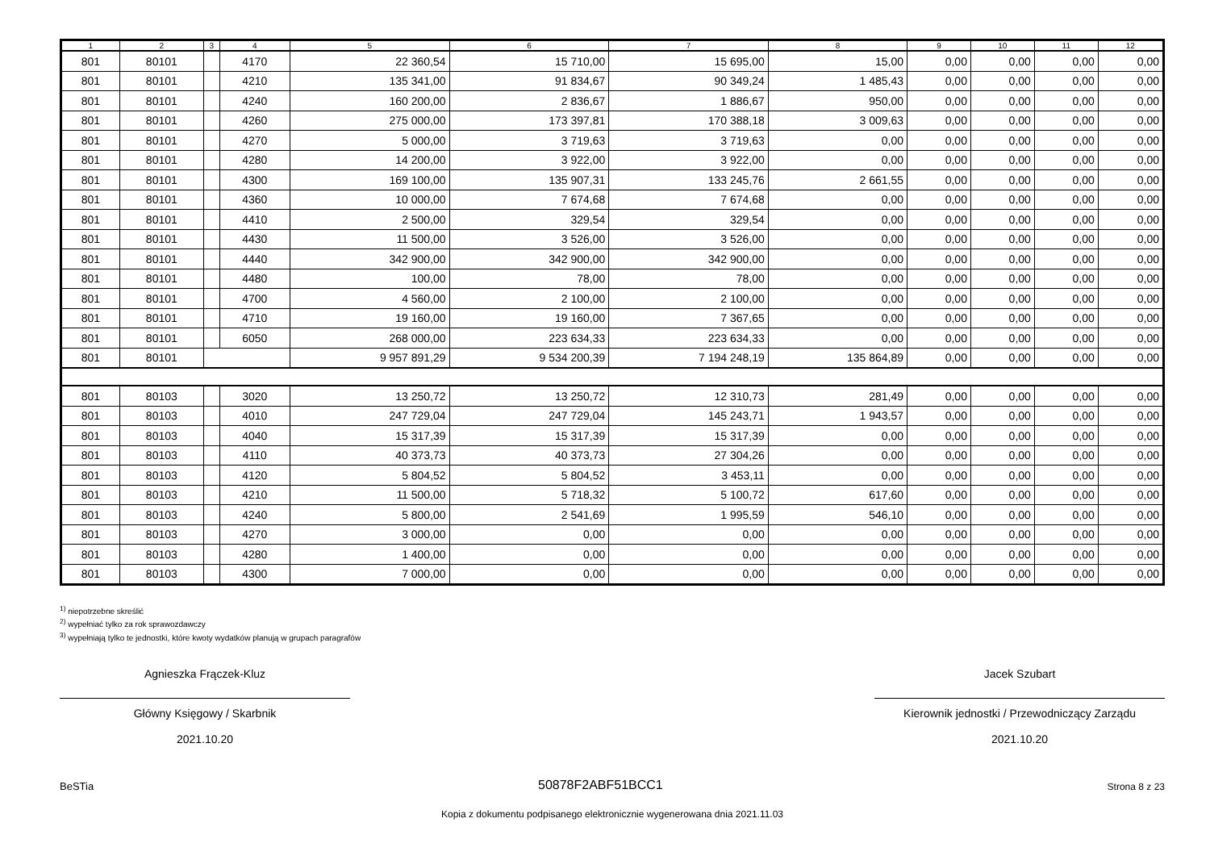| 1 | 2 | 3 | 4 | 5 | 6 | 7 | 8 | 9 | 10 | 11 | 12 |
| --- | --- | --- | --- | --- | --- | --- | --- | --- | --- | --- | --- |
| 801 | 80101 | | 4170 | 22 360,54 | 15 710,00 | 15 695,00 | 15,00 | 0,00 | 0,00 | 0,00 | 0,00 |
| 801 | 80101 | | 4210 | 135 341,00 | 91 834,67 | 90 349,24 | 1 485,43 | 0,00 | 0,00 | 0,00 | 0,00 |
| 801 | 80101 | | 4240 | 160 200,00 | 2 836,67 | 1 886,67 | 950,00 | 0,00 | 0,00 | 0,00 | 0,00 |
| 801 | 80101 | | 4260 | 275 000,00 | 173 397,81 | 170 388,18 | 3 009,63 | 0,00 | 0,00 | 0,00 | 0,00 |
| 801 | 80101 | | 4270 | 5 000,00 | 3 719,63 | 3 719,63 | 0,00 | 0,00 | 0,00 | 0,00 | 0,00 |
| 801 | 80101 | | 4280 | 14 200,00 | 3 922,00 | 3 922,00 | 0,00 | 0,00 | 0,00 | 0,00 | 0,00 |
| 801 | 80101 | | 4300 | 169 100,00 | 135 907,31 | 133 245,76 | 2 661,55 | 0,00 | 0,00 | 0,00 | 0,00 |
| 801 | 80101 | | 4360 | 10 000,00 | 7 674,68 | 7 674,68 | 0,00 | 0,00 | 0,00 | 0,00 | 0,00 |
| 801 | 80101 | | 4410 | 2 500,00 | 329,54 | 329,54 | 0,00 | 0,00 | 0,00 | 0,00 | 0,00 |
| 801 | 80101 | | 4430 | 11 500,00 | 3 526,00 | 3 526,00 | 0,00 | 0,00 | 0,00 | 0,00 | 0,00 |
| 801 | 80101 | | 4440 | 342 900,00 | 342 900,00 | 342 900,00 | 0,00 | 0,00 | 0,00 | 0,00 | 0,00 |
| 801 | 80101 | | 4480 | 100,00 | 78,00 | 78,00 | 0,00 | 0,00 | 0,00 | 0,00 | 0,00 |
| 801 | 80101 | | 4700 | 4 560,00 | 2 100,00 | 2 100,00 | 0,00 | 0,00 | 0,00 | 0,00 | 0,00 |
| 801 | 80101 | | 4710 | 19 160,00 | 19 160,00 | 7 367,65 | 0,00 | 0,00 | 0,00 | 0,00 | 0,00 |
| 801 | 80101 | | 6050 | 268 000,00 | 223 634,33 | 223 634,33 | 0,00 | 0,00 | 0,00 | 0,00 | 0,00 |
| 801 | 80101 | | | 9 957 891,29 | 9 534 200,39 | 7 194 248,19 | 135 864,89 | 0,00 | 0,00 | 0,00 | 0,00 |
| 801 | 80103 | | 3020 | 13 250,72 | 13 250,72 | 12 310,73 | 281,49 | 0,00 | 0,00 | 0,00 | 0,00 |
| 801 | 80103 | | 4010 | 247 729,04 | 247 729,04 | 145 243,71 | 1 943,57 | 0,00 | 0,00 | 0,00 | 0,00 |
| 801 | 80103 | | 4040 | 15 317,39 | 15 317,39 | 15 317,39 | 0,00 | 0,00 | 0,00 | 0,00 | 0,00 |
| 801 | 80103 | | 4110 | 40 373,73 | 40 373,73 | 27 304,26 | 0,00 | 0,00 | 0,00 | 0,00 | 0,00 |
| 801 | 80103 | | 4120 | 5 804,52 | 5 804,52 | 3 453,11 | 0,00 | 0,00 | 0,00 | 0,00 | 0,00 |
| 801 | 80103 | | 4210 | 11 500,00 | 5 718,32 | 5 100,72 | 617,60 | 0,00 | 0,00 | 0,00 | 0,00 |
| 801 | 80103 | | 4240 | 5 800,00 | 2 541,69 | 1 995,59 | 546,10 | 0,00 | 0,00 | 0,00 | 0,00 |
| 801 | 80103 | | 4270 | 3 000,00 | 0,00 | 0,00 | 0,00 | 0,00 | 0,00 | 0,00 | 0,00 |
| 801 | 80103 | | 4280 | 1 400,00 | 0,00 | 0,00 | 0,00 | 0,00 | 0,00 | 0,00 | 0,00 |
| 801 | 80103 | | 4300 | 7 000,00 | 0,00 | 0,00 | 0,00 | 0,00 | 0,00 | 0,00 | 0,00 |
<sup>1)</sup> niepotrzebne skreślić
<sup>2)</sup> wypełniać tylko za rok sprawozdawczy
<sup>3)</sup> wypełniają tylko te jednostki, które kwoty wydatków planują w grupach paragrafów
Agnieszka Frączek-Kluz
Główny Księgowy / Skarbnik
2021.10.20
Jacek Szubart
Kierownik jednostki / Przewodniczący Zarządu
2021.10.20
BeSTia 50878F2ABF51BCC1 Strona 8 z 23
Kopia z dokumentu podpisanego elektronicznie wygenerowana dnia 2021.11.03